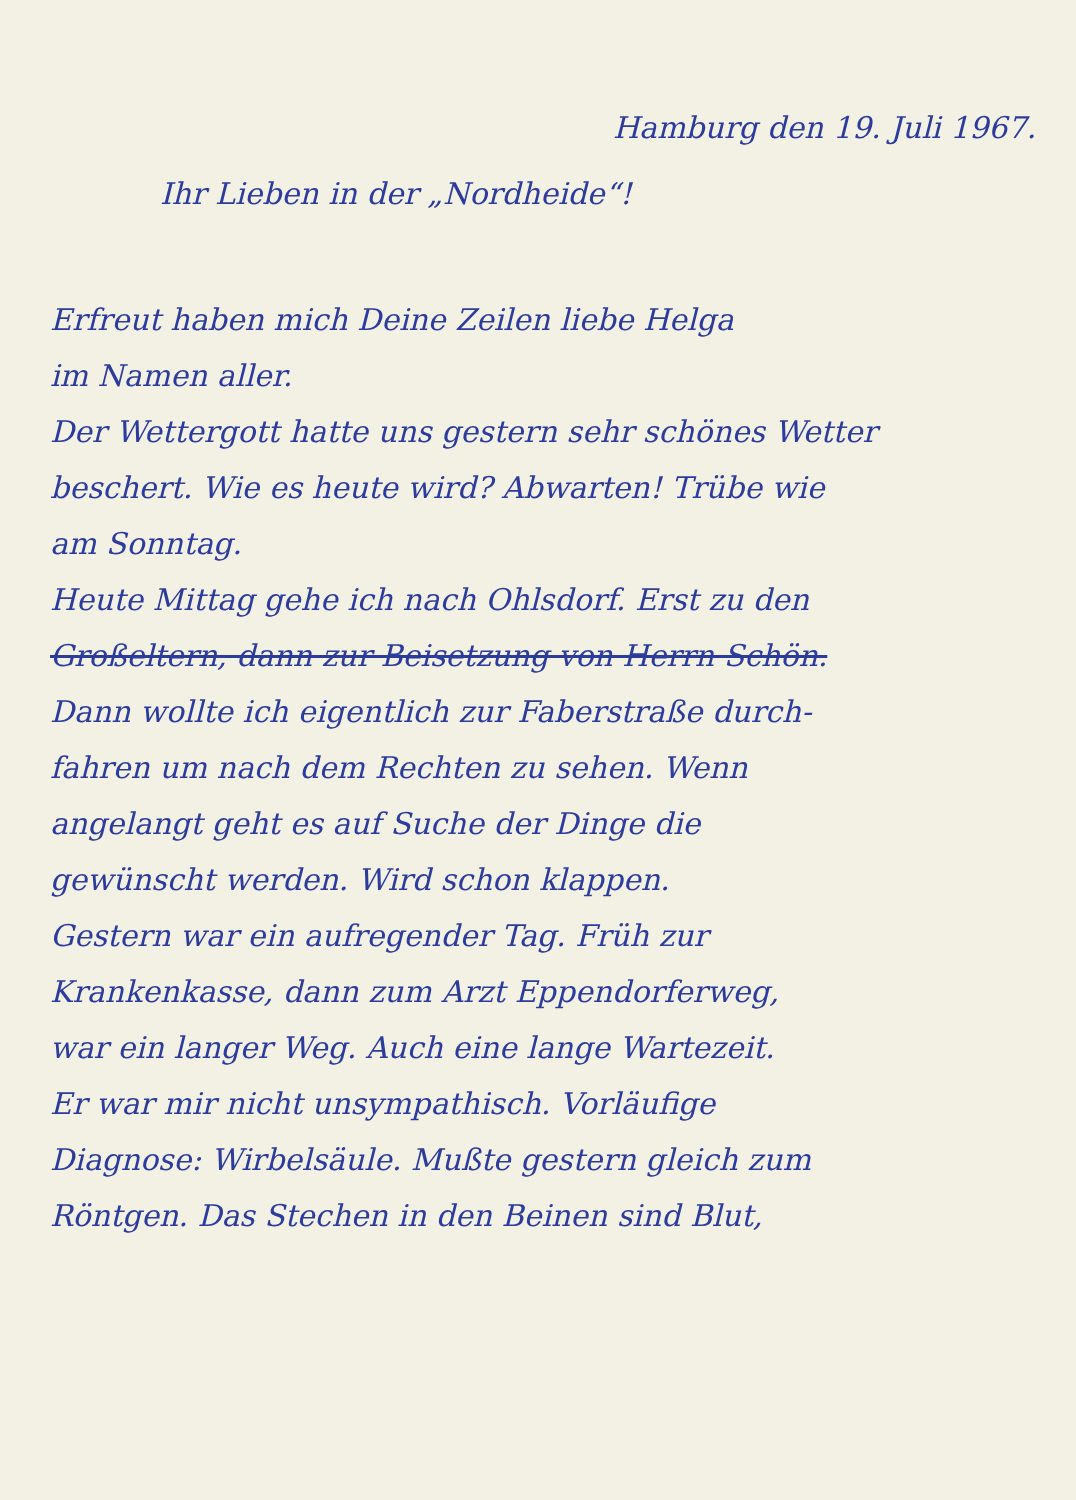Hamburg den 19. Juli 1967.
Ihr Lieben in der „Nordheide“!
Erfreut haben mich Deine Zeilen liebe Helga
im Namen aller.
Der Wettergott hatte uns gestern sehr schönes Wetter
beschert. Wie es heute wird? Abwarten! Trübe wie
am Sonntag.
Heute Mittag gehe ich nach Ohlsdorf. Erst zu den
Großeltern, dann zur Beisetzung von Herrn Schön.
Dann wollte ich eigentlich zur Faberstraße durch-
fahren um nach dem Rechten zu sehen. Wenn
angelangt geht es auf Suche der Dinge die
gewünscht werden. Wird schon klappen.
Gestern war ein aufregender Tag. Früh zur
Krankenkasse, dann zum Arzt Eppendorferweg,
war ein langer Weg. Auch eine lange Wartezeit.
Er war mir nicht unsympathisch. Vorläufige
Diagnose: Wirbelsäule. Mußte gestern gleich zum
Röntgen. Das Stechen in den Beinen sind Blut,